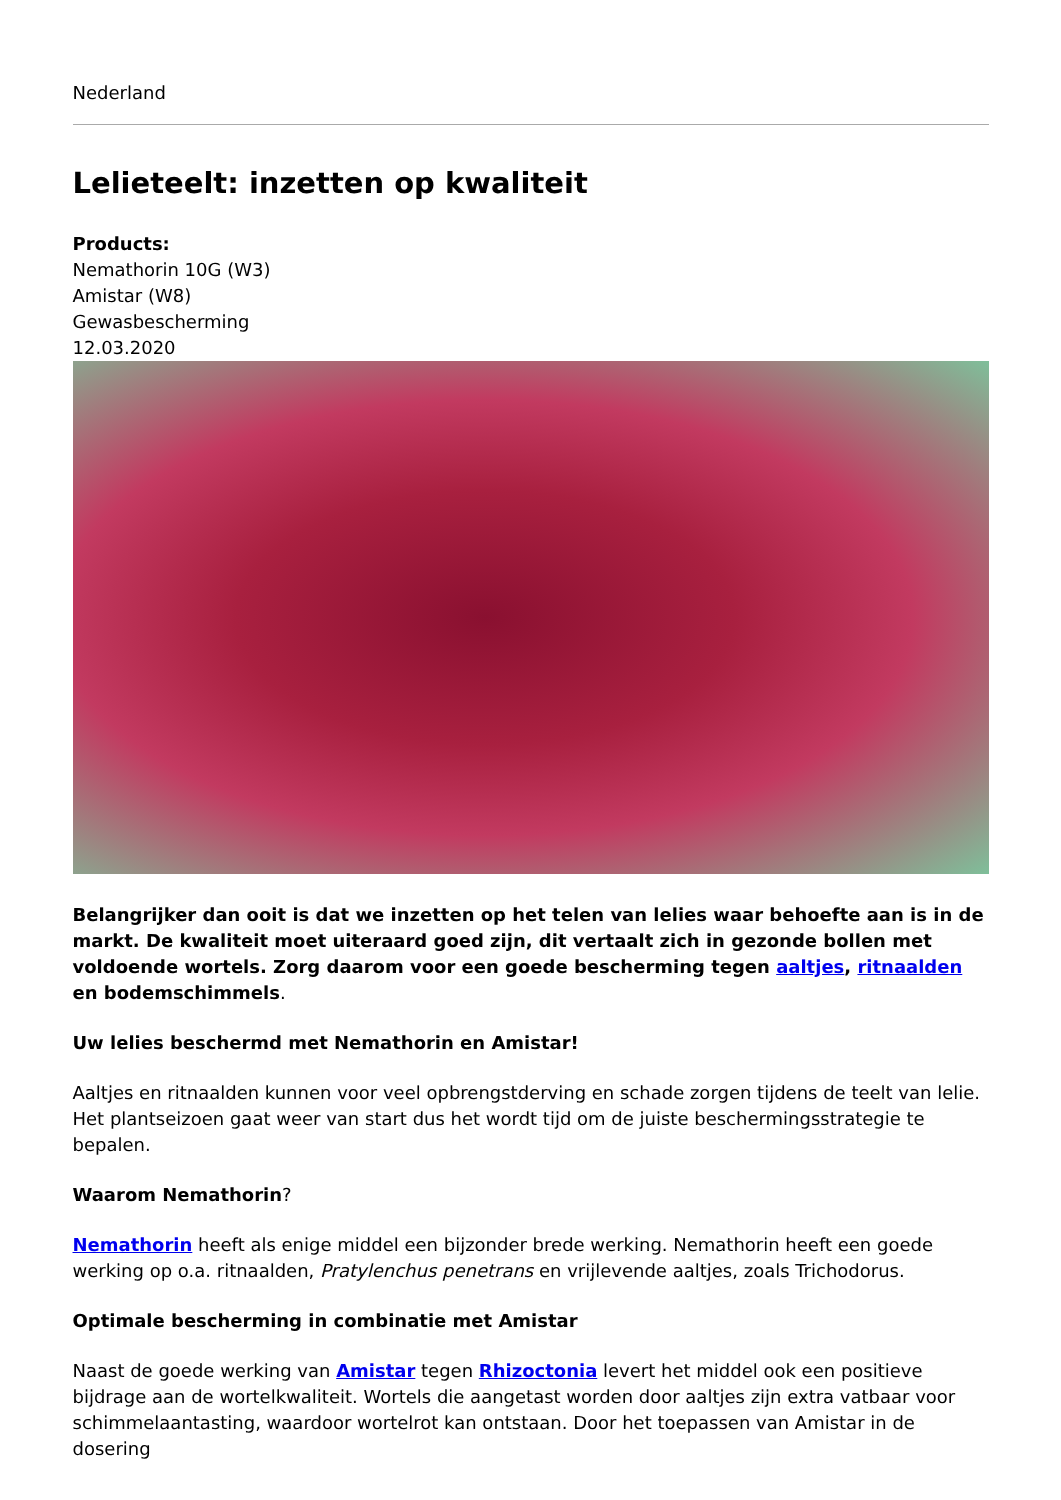Nederland
Lelieteelt: inzetten op kwaliteit
Products:
Nemathorin 10G (W3)
Amistar (W8)
Gewasbescherming
12.03.2020
Belangrijker dan ooit is dat we inzetten op het telen van lelies waar behoefte aan is in de markt. De kwaliteit moet uiteraard goed zijn, dit vertaalt zich in gezonde bollen met voldoende wortels. Zorg daarom voor een goede bescherming tegen aaltjes, ritnaalden en bodemschimmels.
Uw lelies beschermd met Nemathorin en Amistar!
Aaltjes en ritnaalden kunnen voor veel opbrengstderving en schade zorgen tijdens de teelt van lelie. Het plantseizoen gaat weer van start dus het wordt tijd om de juiste beschermingsstrategie te bepalen.
Waarom Nemathorin?
Nemathorin heeft als enige middel een bijzonder brede werking. Nemathorin heeft een goede werking op o.a. ritnaalden, Pratylenchus penetrans en vrijlevende aaltjes, zoals Trichodorus.
Optimale bescherming in combinatie met Amistar
Naast de goede werking van Amistar tegen Rhizoctonia levert het middel ook een positieve bijdrage aan de wortelkwaliteit. Wortels die aangetast worden door aaltjes zijn extra vatbaar voor schimmelaantasting, waardoor wortelrot kan ontstaan. Door het toepassen van Amistar in de dosering